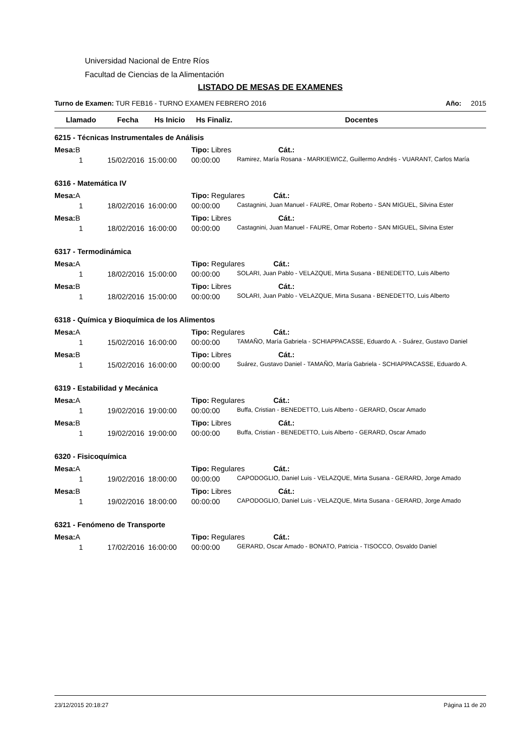Universidad Nacional de Entre Ríos
Facultad de Ciencias de la Alimentación
LISTADO DE MESAS DE EXAMENES
Turno de Examen: TUR FEB16 - TURNO EXAMEN FEBRERO 2016 Año: 2015
| Llamado | Fecha | Hs Inicio | Hs Finaliz. | Docentes |
| --- | --- | --- | --- | --- |
| 6215 - Técnicas Instrumentales de Análisis | | | | |
| Mesa: B | | | Tipo: Libres Cát.: | |
| 1 | 15/02/2016 | 15:00:00 | 00:00:00 | Ramirez, María Rosana - MARKIEWICZ, Guillermo Andrés - VUARANT, Carlos María |
| 6316 - Matemática IV | | | | |
| Mesa: A | | | Tipo: Regulares Cát.: | |
| 1 | 18/02/2016 | 16:00:00 | 00:00:00 | Castagnini, Juan Manuel - FAURE, Omar Roberto - SAN MIGUEL, Silvina Ester |
| Mesa: B | | | Tipo: Libres Cát.: | |
| 1 | 18/02/2016 | 16:00:00 | 00:00:00 | Castagnini, Juan Manuel - FAURE, Omar Roberto - SAN MIGUEL, Silvina Ester |
| 6317 - Termodinámica | | | | |
| Mesa: A | | | Tipo: Regulares Cát.: | |
| 1 | 18/02/2016 | 15:00:00 | 00:00:00 | SOLARI, Juan Pablo - VELAZQUE, Mirta Susana - BENEDETTO, Luis Alberto |
| Mesa: B | | | Tipo: Libres Cát.: | |
| 1 | 18/02/2016 | 15:00:00 | 00:00:00 | SOLARI, Juan Pablo - VELAZQUE, Mirta Susana - BENEDETTO, Luis Alberto |
| 6318 - Química y Bioquímica de los Alimentos | | | | |
| Mesa: A | | | Tipo: Regulares Cát.: | |
| 1 | 15/02/2016 | 16:00:00 | 00:00:00 | TAMAÑO, María Gabriela - SCHIAPPACASSE, Eduardo A. - Suárez, Gustavo Daniel |
| Mesa: B | | | Tipo: Libres Cát.: | |
| 1 | 15/02/2016 | 16:00:00 | 00:00:00 | Suárez, Gustavo Daniel - TAMAÑO, María Gabriela - SCHIAPPACASSE, Eduardo A. |
| 6319 - Estabilidad y Mecánica | | | | |
| Mesa: A | | | Tipo: Regulares Cát.: | |
| 1 | 19/02/2016 | 19:00:00 | 00:00:00 | Buffa, Cristian - BENEDETTO, Luis Alberto - GERARD, Oscar Amado |
| Mesa: B | | | Tipo: Libres Cát.: | |
| 1 | 19/02/2016 | 19:00:00 | 00:00:00 | Buffa, Cristian - BENEDETTO, Luis Alberto - GERARD, Oscar Amado |
| 6320 - Fisicoquímica | | | | |
| Mesa: A | | | Tipo: Regulares Cát.: | |
| 1 | 19/02/2016 | 18:00:00 | 00:00:00 | CAPODOGLIO, Daniel Luis - VELAZQUE, Mirta Susana - GERARD, Jorge Amado |
| Mesa: B | | | Tipo: Libres Cát.: | |
| 1 | 19/02/2016 | 18:00:00 | 00:00:00 | CAPODOGLIO, Daniel Luis - VELAZQUE, Mirta Susana - GERARD, Jorge Amado |
| 6321 - Fenómeno de Transporte | | | | |
| Mesa: A | | | Tipo: Regulares Cát.: | |
| 1 | 17/02/2016 | 16:00:00 | 00:00:00 | GERARD, Oscar Amado - BONATO, Patricia - TISOCCO, Osvaldo Daniel |
23/12/2015 20:18:27 Página 11 de 20